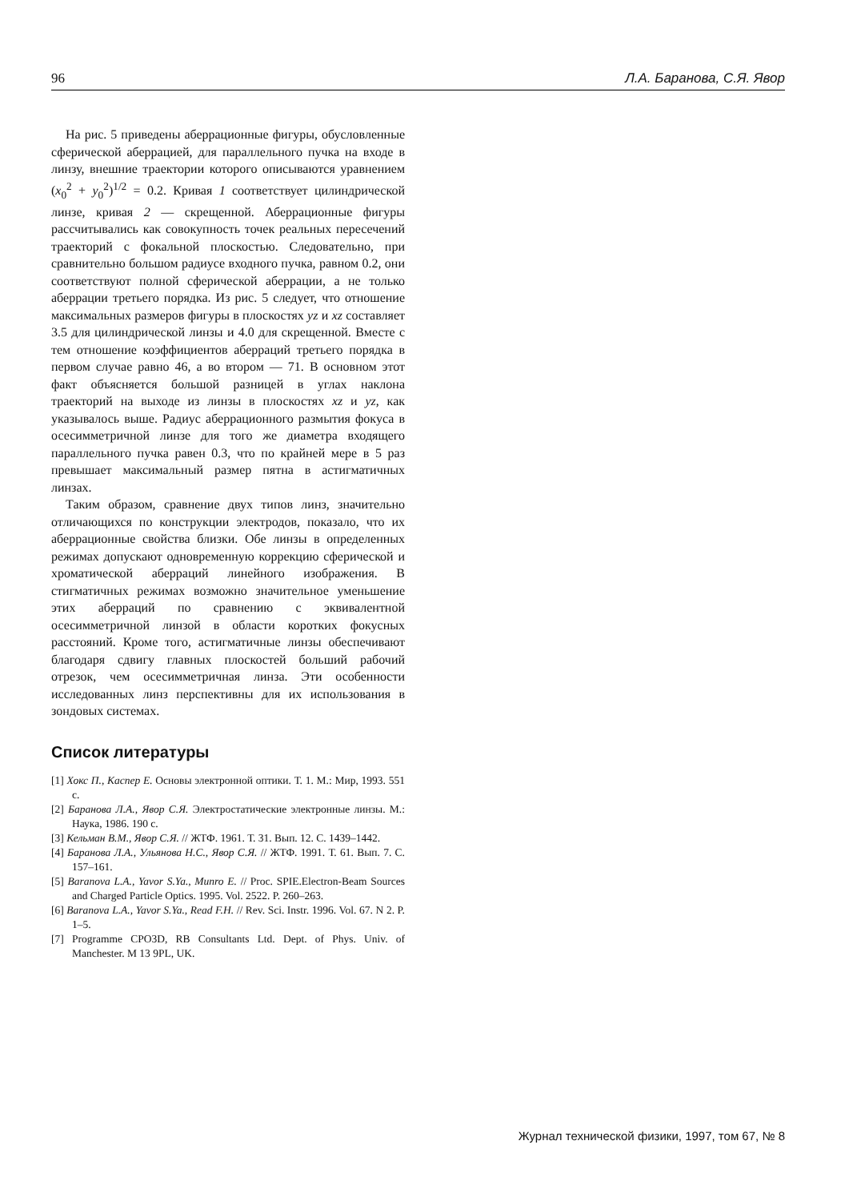96 Л.А. Баранова, С.Я. Явор
На рис. 5 приведены аберрационные фигуры, обусловленные сферической аберрацией, для параллельного пучка на входе в линзу, внешние траектории которого описываются уравнением (x<sub>0</sub><sup>2</sup> + y<sub>0</sub><sup>2</sup>)<sup>1/2</sup> = 0.2. Кривая 1 соответствует цилиндрической линзе, кривая 2 — скрещенной. Аберрационные фигуры рассчитывались как совокупность точек реальных пересечений траекторий с фокальной плоскостью. Следовательно, при сравнительно большом радиусе входного пучка, равном 0.2, они соответствуют полной сферической аберрации, а не только аберрации третьего порядка. Из рис. 5 следует, что отношение максимальных размеров фигуры в плоскостях yz и xz составляет 3.5 для цилиндрической линзы и 4.0 для скрещенной. Вместе с тем отношение коэффициентов аберраций третьего порядка в первом случае равно 46, а во втором — 71. В основном этот факт объясняется большой разницей в углах наклона траекторий на выходе из линзы в плоскостях xz и yz, как указывалось выше. Радиус аберрационного размытия фокуса в осесимметричной линзе для того же диаметра входящего параллельного пучка равен 0.3, что по крайней мере в 5 раз превышает максимальный размер пятна в астигматичных линзах.
Таким образом, сравнение двух типов линз, значительно отличающихся по конструкции электродов, показало, что их аберрационные свойства близки. Обе линзы в определенных режимах допускают одновременную коррекцию сферической и хроматической аберраций линейного изображения. В стигматичных режимах возможно значительное уменьшение этих аберраций по сравнению с эквивалентной осесимметричной линзой в области коротких фокусных расстояний. Кроме того, астигматичные линзы обеспечивают благодаря сдвигу главных плоскостей больший рабочий отрезок, чем осесимметричная линза. Эти особенности исследованных линз перспективны для их использования в зондовых системах.
Список литературы
[1] Хокс П., Каспер Е. Основы электронной оптики. Т. 1. М.: Мир, 1993. 551 с.
[2] Баранова Л.А., Явор С.Я. Электростатические электронные линзы. М.: Наука, 1986. 190 с.
[3] Кельман В.М., Явор С.Я. // ЖТФ. 1961. Т. 31. Вып. 12. С. 1439–1442.
[4] Баранова Л.А., Ульянова Н.С., Явор С.Я. // ЖТФ. 1991. Т. 61. Вып. 7. С. 157–161.
[5] Baranova L.A., Yavor S.Ya., Munro E. // Proc. SPIE.Electron-Beam Sources and Charged Particle Optics. 1995. Vol. 2522. P. 260–263.
[6] Baranova L.A., Yavor S.Ya., Read F.H. // Rev. Sci. Instr. 1996. Vol. 67. N 2. P. 1–5.
[7] Programme CPO3D, RB Consultants Ltd. Dept. of Phys. Univ. of Manchester. M 13 9PL, UK.
Журнал технической физики, 1997, том 67, № 8